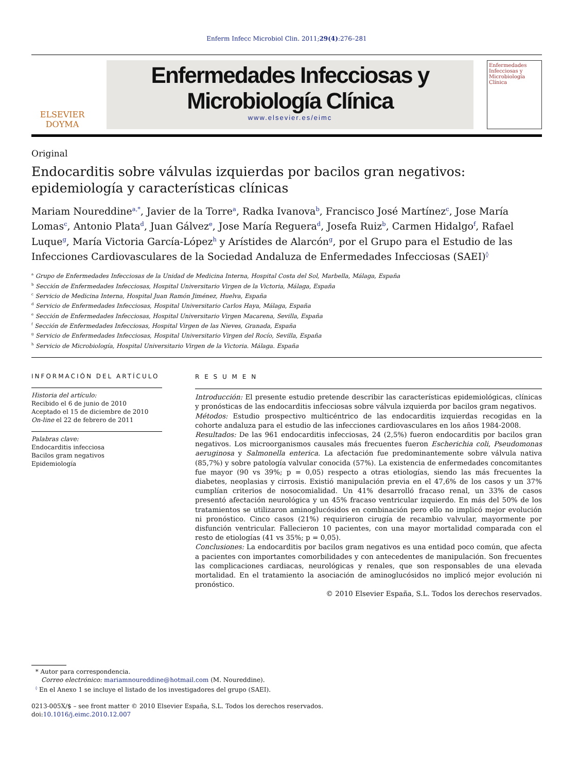Enferm Infecc Microbiol Clin. 2011;29(4):276–281
ELSEVIER
DOYMA
Enfermedades Infecciosas y
Microbiología Clínica
www.elsevier.es/eimc
Enfermedades Infecciosas y Microbiología Clínica
Original
Endocarditis sobre válvulas izquierdas por bacilos gran negativos: epidemiología y características clínicas
Mariam Noureddine<sup>a,*</sup>, Javier de la Torre<sup>a</sup>, Radka Ivanova<sup>b</sup>, Francisco José Martínez<sup>c</sup>, Jose María Lomas<sup>c</sup>, Antonio Plata<sup>d</sup>, Juan Gálvez<sup>e</sup>, Jose María Reguera<sup>d</sup>, Josefa Ruiz<sup>b</sup>, Carmen Hidalgo<sup>f</sup>, Rafael Luque<sup>g</sup>, María Victoria García-López<sup>h</sup> y Arístides de Alarcón<sup>g</sup>, por el Grupo para el Estudio de las Infecciones Cardiovasculares de la Sociedad Andaluza de Enfermedades Infecciosas (SAEI)<sup>◊</sup>
<sup>a</sup> Grupo de Enfermedades Infecciosas de la Unidad de Medicina Interna, Hospital Costa del Sol, Marbella, Málaga, España
<sup>b</sup> Sección de Enfermedades Infecciosas, Hospital Universitario Virgen de la Victoria, Málaga, España
<sup>c</sup> Servicio de Medicina Interna, Hospital Juan Ramón Jiménez, Huelva, España
<sup>d</sup> Servicio de Enfermedades Infecciosas, Hospital Universitario Carlos Haya, Málaga, España
<sup>e</sup> Sección de Enfermedades Infecciosas, Hospital Universitario Virgen Macarena, Sevilla, España
<sup>f</sup> Sección de Enfermedades Infecciosas, Hospital Virgen de las Nieves, Granada, España
<sup>g</sup> Servicio de Enfermedades Infecciosas, Hospital Universitario Virgen del Rocío, Sevilla, España
<sup>h</sup> Servicio de Microbiología, Hospital Universitario Virgen de la Victoria. Málaga. España
INFORMACIÓN DEL ARTÍCULO
Historia del artículo:
Recibido el 6 de junio de 2010
Aceptado el 15 de diciembre de 2010
On-line el 22 de febrero de 2011
Palabras clave:
Endocarditis infecciosa
Bacilos gram negativos
Epidemiología
R E S U M E N
Introducción: El presente estudio pretende describir las características epidemiológicas, clínicas y pronósticas de las endocarditis infecciosas sobre válvula izquierda por bacilos gram negativos.
Métodos: Estudio prospectivo multicéntrico de las endocarditis izquierdas recogidas en la cohorte andaluza para el estudio de las infecciones cardiovasculares en los años 1984-2008.
Resultados: De las 961 endocarditis infecciosas, 24 (2,5%) fueron endocarditis por bacilos gran negativos. Los microorganismos causales más frecuentes fueron Escherichia coli, Pseudomonas aeruginosa y Salmonella enterica. La afectación fue predominantemente sobre válvula nativa (85,7%) y sobre patología valvular conocida (57%). La existencia de enfermedades concomitantes fue mayor (90 vs 39%; p = 0,05) respecto a otras etiologías, siendo las más frecuentes la diabetes, neoplasias y cirrosis. Existió manipulación previa en el 47,6% de los casos y un 37% cumplían criterios de nosocomialidad. Un 41% desarrolló fracaso renal, un 33% de casos presentó afectación neurológica y un 45% fracaso ventricular izquierdo. En más del 50% de los tratamientos se utilizaron aminoglucósidos en combinación pero ello no implicó mejor evolución ni pronóstico. Cinco casos (21%) requirieron cirugía de recambio valvular, mayormente por disfunción ventricular. Fallecieron 10 pacientes, con una mayor mortalidad comparada con el resto de etiologías (41 vs 35%; p = 0,05).
Conclusiones: La endocarditis por bacilos gram negativos es una entidad poco común, que afecta a pacientes con importantes comorbilidades y con antecedentes de manipulación. Son frecuentes las complicaciones cardiacas, neurológicas y renales, que son responsables de una elevada mortalidad. En el tratamiento la asociación de aminoglucósidos no implicó mejor evolución ni pronóstico.
© 2010 Elsevier España, S.L. Todos los derechos reservados.
* Autor para correspondencia.
Correo electrónico: mariamnoureddine@hotmail.com (M. Noureddine).
<sup>◊</sup> En el Anexo 1 se incluye el listado de los investigadores del grupo (SAEI).
0213-005X/$ – see front matter © 2010 Elsevier España, S.L. Todos los derechos reservados.
doi:10.1016/j.eimc.2010.12.007